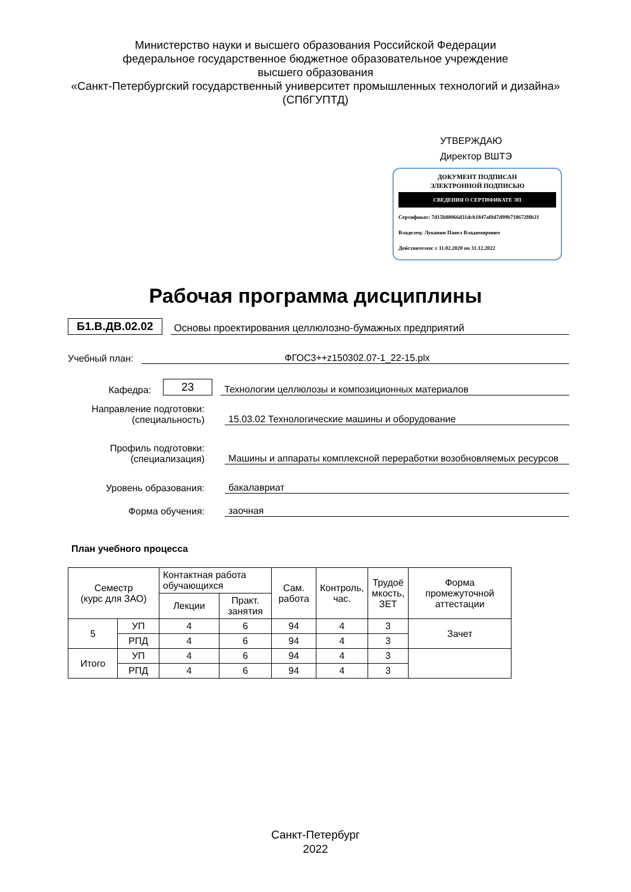Министерство науки и высшего образования Российской Федерации
федеральное государственное бюджетное образовательное учреждение
высшего образования
«Санкт-Петербургский государственный университет промышленных технологий и дизайна»
(СПбГУПТД)
УТВЕРЖДАЮ
Директор ВШТЭ
ДОКУМЕНТ ПОДПИСАН
ЭЛЕКТРОННОЙ ПОДПИСЬЮ
СВЕДЕНИЯ О СЕРТИФИКАТЕ ЭП
Сертификат: 7d15b88066d31dcb1847af0d7d99b718672f8b21
Владелец: Луканин Павел Владимирович
Действителен: с 11.02.2020 по 31.12.2022
Рабочая программа дисциплины
Б1.В.ДВ.02.02 Основы проектирования целлюлозно-бумажных предприятий
Учебный план: ФГОС3++z150302.07-1_22-15.plx
Кафедра: 23 Технологии целлюлозы и композиционных материалов
Направление подготовки:
(специальность) 15.03.02 Технологические машины и оборудование
Профиль подготовки:
(специализация) Машины и аппараты комплексной переработки возобновляемых ресурсов
Уровень образования: бакалавриат
Форма обучения: заочная
План учебного процесса
| Семестр (курс для ЗАО) | | Контактная работа обучающихся | | Сам. работа | Контроль, час. | Трудоё мкость, ЗЕТ | Форма промежуточной аттестации |
| --- | --- | --- | --- | --- | --- | --- | --- |
| | | Лекции | Практ. занятия | | | | |
| 5 | УП | 4 | 6 | 94 | 4 | 3 | Зачет |
| | РПД | 4 | 6 | 94 | 4 | 3 | |
| Итого | УП | 4 | 6 | 94 | 4 | 3 | |
| | РПД | 4 | 6 | 94 | 4 | 3 | |
Санкт-Петербург
2022